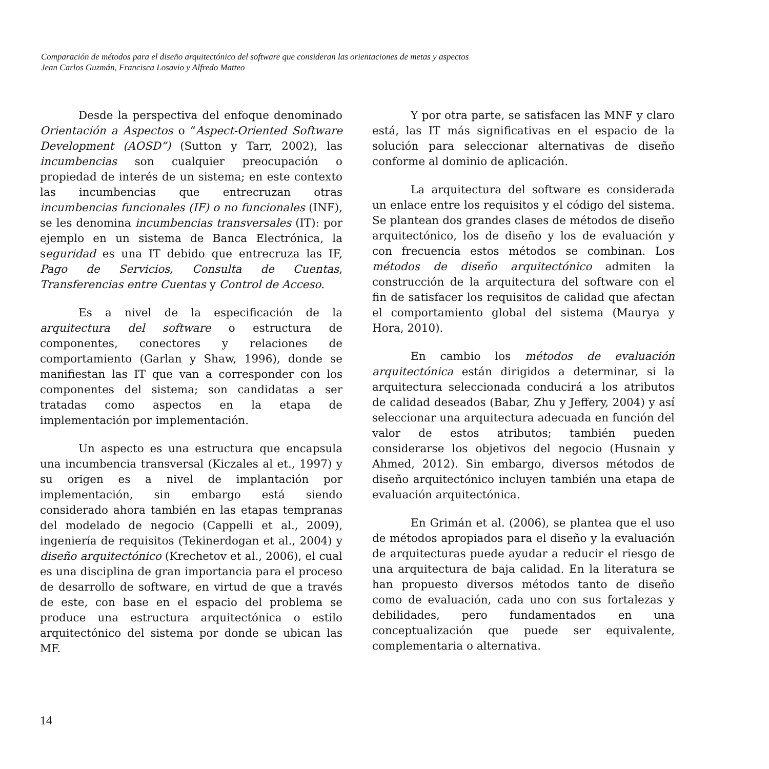Comparación de métodos para el diseño arquitectónico del software que consideran las orientaciones de metas y aspectos
Jean Carlos Guzmán, Francisca Losavio y Alfredo Matteo
Desde la perspectiva del enfoque denominado Orientación a Aspectos o “Aspect-Oriented Software Development (AOSD”) (Sutton y Tarr, 2002), las incumbencias son cualquier preocupación o propiedad de interés de un sistema; en este contexto las incumbencias que entrecruzan otras incumbencias funcionales (IF) o no funcionales (INF), se les denomina incumbencias transversales (IT): por ejemplo en un sistema de Banca Electrónica, la seguridad es una IT debido que entrecruza las IF, Pago de Servicios, Consulta de Cuentas, Transferencias entre Cuentas y Control de Acceso.
Es a nivel de la especificación de la arquitectura del software o estructura de componentes, conectores y relaciones de comportamiento (Garlan y Shaw, 1996), donde se manifiestan las IT que van a corresponder con los componentes del sistema; son candidatas a ser tratadas como aspectos en la etapa de implementación por implementación.
Un aspecto es una estructura que encapsula una incumbencia transversal (Kiczales al et., 1997) y su origen es a nivel de implantación por implementación, sin embargo está siendo considerado ahora también en las etapas tempranas del modelado de negocio (Cappelli et al., 2009), ingeniería de requisitos (Tekinerdogan et al., 2004) y diseño arquitectónico (Krechetov et al., 2006), el cual es una disciplina de gran importancia para el proceso de desarrollo de software, en virtud de que a través de este, con base en el espacio del problema se produce una estructura arquitectónica o estilo arquitectónico del sistema por donde se ubican las MF.
Y por otra parte, se satisfacen las MNF y claro está, las IT más significativas en el espacio de la solución para seleccionar alternativas de diseño conforme al dominio de aplicación.
La arquitectura del software es considerada un enlace entre los requisitos y el código del sistema. Se plantean dos grandes clases de métodos de diseño arquitectónico, los de diseño y los de evaluación y con frecuencia estos métodos se combinan. Los métodos de diseño arquitectónico admiten la construcción de la arquitectura del software con el fin de satisfacer los requisitos de calidad que afectan el comportamiento global del sistema (Maurya y Hora, 2010).
En cambio los métodos de evaluación arquitectónica están dirigidos a determinar, si la arquitectura seleccionada conducirá a los atributos de calidad deseados (Babar, Zhu y Jeffery, 2004) y así seleccionar una arquitectura adecuada en función del valor de estos atributos; también pueden considerarse los objetivos del negocio (Husnain y Ahmed, 2012). Sin embargo, diversos métodos de diseño arquitectónico incluyen también una etapa de evaluación arquitectónica.
En Grimán et al. (2006), se plantea que el uso de métodos apropiados para el diseño y la evaluación de arquitecturas puede ayudar a reducir el riesgo de una arquitectura de baja calidad. En la literatura se han propuesto diversos métodos tanto de diseño como de evaluación, cada uno con sus fortalezas y debilidades, pero fundamentados en una conceptualización que puede ser equivalente, complementaria o alternativa.
14